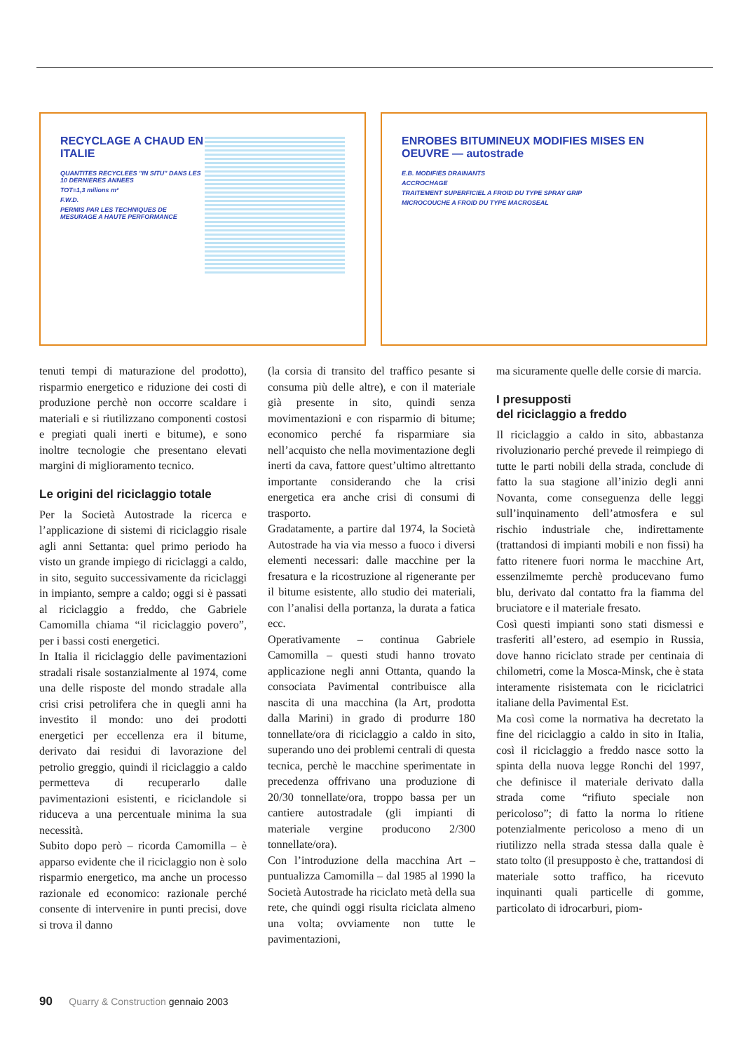RECYCLAGE A CHAUD EN ITALIE
QUANTITES RECYCLEES "IN SITU" DANS LES 10 DERNIERES ANNEES
TOT=1,3 milions m²
F.W.D.
PERMIS PAR LES TECHNIQUES DE MESURAGE A HAUTE PERFORMANCE
ENROBES BITUMINEUX MODIFIES MISES EN OEUVRE — autostrade
E.B. MODIFIES DRAINANTS
ACCROCHAGE
TRAITEMENT SUPERFICIEL A FROID DU TYPE SPRAY GRIP
MICROCOUCHE A FROID DU TYPE MACROSEAL
tenuti tempi di maturazione del prodotto), risparmio energetico e riduzione dei costi di produzione perchè non occorre scaldare i materiali e si riutilizzano componenti costosi e pregiati quali inerti e bitume), e sono inoltre tecnologie che presentano elevati margini di miglioramento tecnico.
Le origini del riciclaggio totale
Per la Società Autostrade la ricerca e l’applicazione di sistemi di riciclaggio risale agli anni Settanta: quel primo periodo ha visto un grande impiego di riciclaggi a caldo, in sito, seguito successivamente da riciclaggi in impianto, sempre a caldo; oggi si è passati al riciclaggio a freddo, che Gabriele Camomilla chiama “il riciclaggio povero”, per i bassi costi energetici.
In Italia il riciclaggio delle pavimentazioni stradali risale sostanzialmente al 1974, come una delle risposte del mondo stradale alla crisi crisi petrolifera che in quegli anni ha investito il mondo: uno dei prodotti energetici per eccellenza era il bitume, derivato dai residui di lavorazione del petrolio greggio, quindi il riciclaggio a caldo permetteva di recuperarlo dalle pavimentazioni esistenti, e riciclandole si riduceva a una percentuale minima la sua necessità.
Subito dopo però – ricorda Camomilla – è apparso evidente che il riciclaggio non è solo risparmio energetico, ma anche un processo razionale ed economico: razionale perché consente di intervenire in punti precisi, dove si trova il danno
(la corsia di transito del traffico pesante si consuma più delle altre), e con il materiale già presente in sito, quindi senza movimentazioni e con risparmio di bitume; economico perché fa risparmiare sia nell’acquisto che nella movimentazione degli inerti da cava, fattore quest’ultimo altrettanto importante considerando che la crisi energetica era anche crisi di consumi di trasporto.
Gradatamente, a partire dal 1974, la Società Autostrade ha via via messo a fuoco i diversi elementi necessari: dalle macchine per la fresatura e la ricostruzione al rigenerante per il bitume esistente, allo studio dei materiali, con l’analisi della portanza, la durata a fatica ecc.
Operativamente – continua Gabriele Camomilla – questi studi hanno trovato applicazione negli anni Ottanta, quando la consociata Pavimental contribuisce alla nascita di una macchina (la Art, prodotta dalla Marini) in grado di produrre 180 tonnellate/ora di riciclaggio a caldo in sito, superando uno dei problemi centrali di questa tecnica, perchè le macchine sperimentate in precedenza offrivano una produzione di 20/30 tonnellate/ora, troppo bassa per un cantiere autostradale (gli impianti di materiale vergine producono 2/300 tonnellate/ora).
Con l’introduzione della macchina Art – puntualizza Camomilla – dal 1985 al 1990 la Società Autostrade ha riciclato metà della sua rete, che quindi oggi risulta riciclata almeno una volta; ovviamente non tutte le pavimentazioni,
ma sicuramente quelle delle corsie di marcia.
I presupposti
del riciclaggio a freddo
Il riciclaggio a caldo in sito, abbastanza rivoluzionario perché prevede il reimpiego di tutte le parti nobili della strada, conclude di fatto la sua stagione all’inizio degli anni Novanta, come conseguenza delle leggi sull’inquinamento dell’atmosfera e sul rischio industriale che, indirettamente (trattandosi di impianti mobili e non fissi) ha fatto ritenere fuori norma le macchine Art, essenzilmemte perchè producevano fumo blu, derivato dal contatto fra la fiamma del bruciatore e il materiale fresato.
Così questi impianti sono stati dismessi e trasferiti all’estero, ad esempio in Russia, dove hanno riciclato strade per centinaia di chilometri, come la Mosca-Minsk, che è stata interamente risistemata con le riciclatrici italiane della Pavimental Est.
Ma così come la normativa ha decretato la fine del riciclaggio a caldo in sito in Italia, così il riciclaggio a freddo nasce sotto la spinta della nuova legge Ronchi del 1997, che definisce il materiale derivato dalla strada come “rifiuto speciale non pericoloso”; di fatto la norma lo ritiene potenzialmente pericoloso a meno di un riutilizzo nella strada stessa dalla quale è stato tolto (il presupposto è che, trattandosi di materiale sotto traffico, ha ricevuto inquinanti quali particelle di gomme, particolato di idrocarburi, piom-
90 Quarry & Construction gennaio 2003